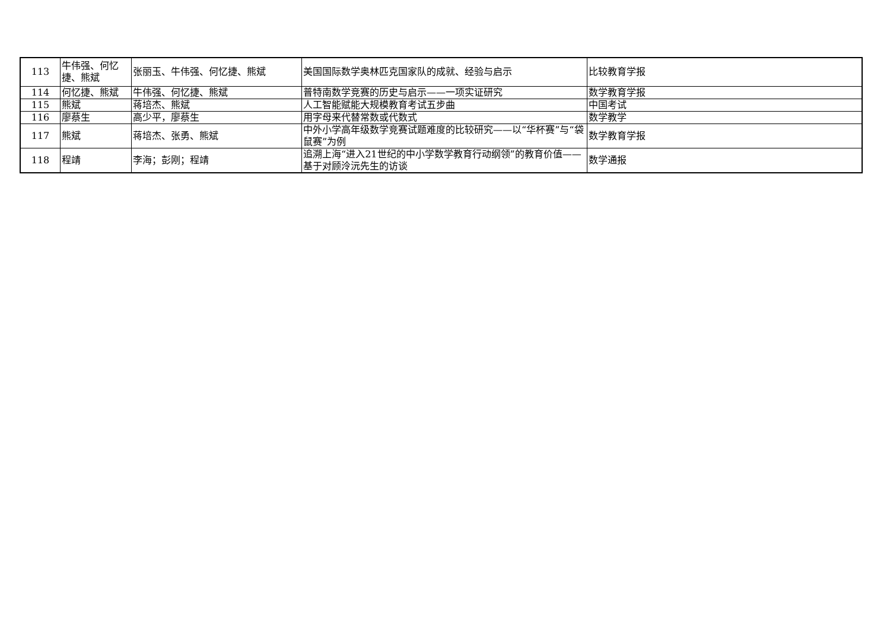| 113 | 牛伟强、何忆捷、熊斌 | 张丽玉、牛伟强、何忆捷、熊斌 | 美国国际数学奥林匹克国家队的成就、经验与启示 | 比较教育学报 |
| 114 | 何忆捷、熊斌 | 牛伟强、何忆捷、熊斌 | 普特南数学竞赛的历史与启示——一项实证研究 | 数学教育学报 |
| 115 | 熊斌 | 蒋培杰、熊斌 | 人工智能赋能大规模教育考试五步曲 | 中国考试 |
| 116 | 廖蔡生 | 高少平，廖蔡生 | 用字母来代替常数或代数式 | 数学教学 |
| 117 | 熊斌 | 蒋培杰、张勇、熊斌 | 中外小学高年级数学竞赛试题难度的比较研究——以“华杯赛”与“袋鼠赛”为例 | 数学教育学报 |
| 118 | 程靖 | 李海；彭刚；程靖 | 追溯上海“进入21世纪的中小学数学教育行动纲领”的教育价值——基于对顾泠沅先生的访谈 | 数学通报 |